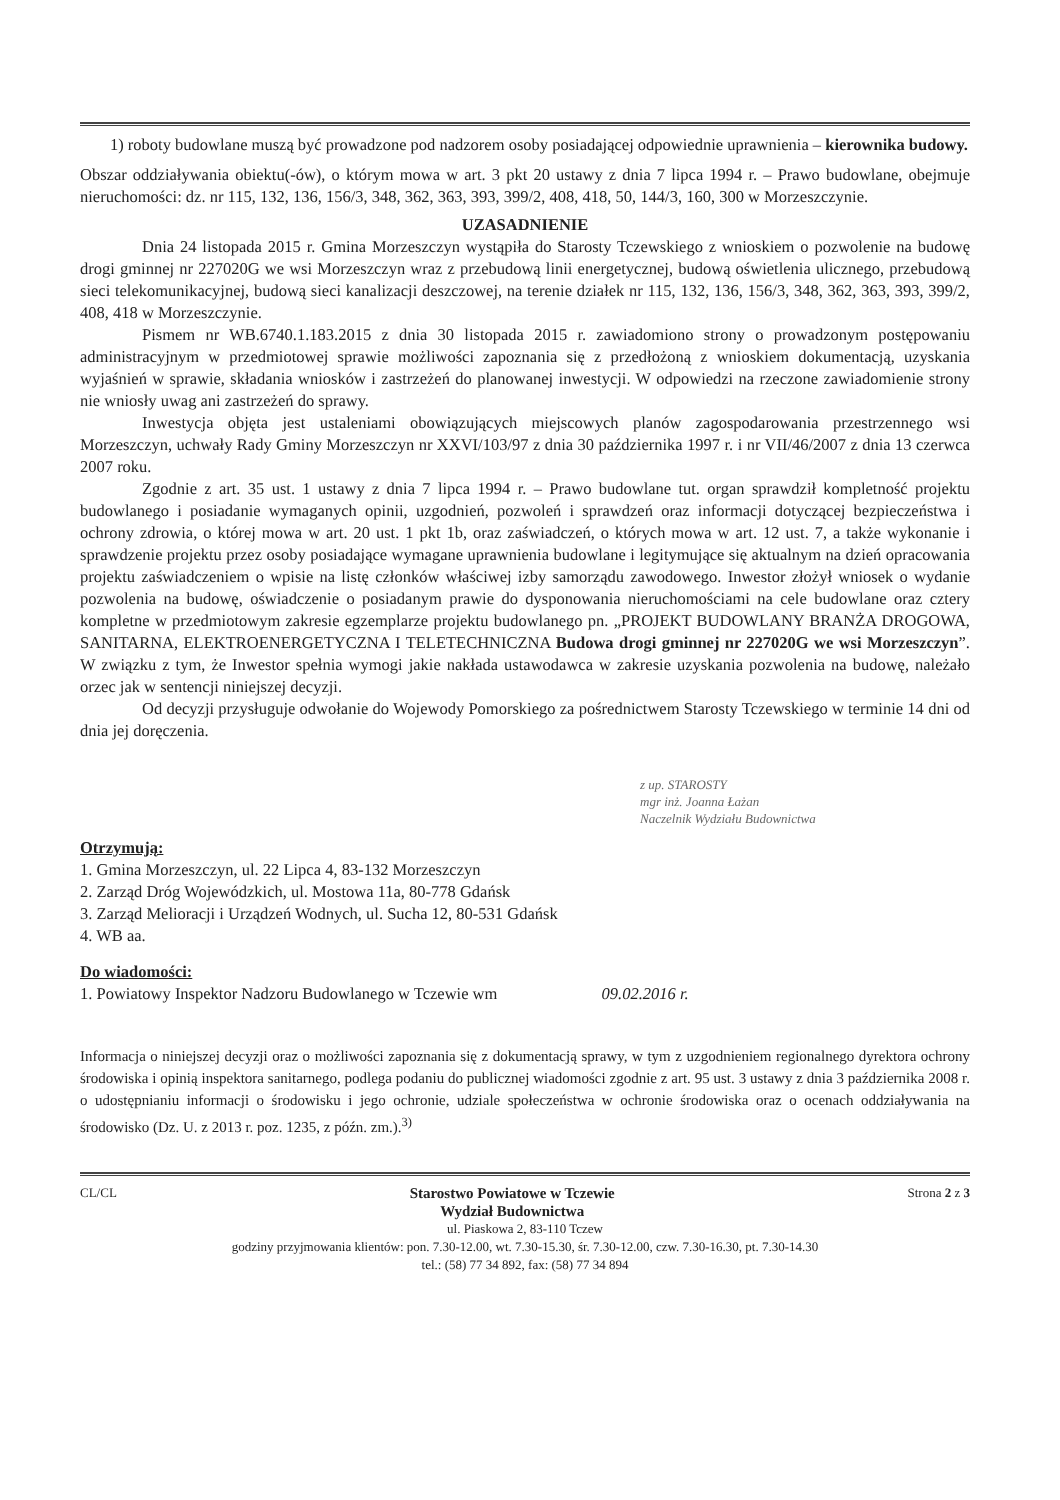1) roboty budowlane muszą być prowadzone pod nadzorem osoby posiadającej odpowiednie uprawnienia – kierownika budowy.
Obszar oddziaływania obiektu(-ów), o którym mowa w art. 3 pkt 20 ustawy z dnia 7 lipca 1994 r. – Prawo budowlane, obejmuje nieruchomości: dz. nr 115, 132, 136, 156/3, 348, 362, 363, 393, 399/2, 408, 418, 50, 144/3, 160, 300 w Morzeszczynie.
UZASADNIENIE
Dnia 24 listopada 2015 r. Gmina Morzeszczyn wystąpiła do Starosty Tczewskiego z wnioskiem o pozwolenie na budowę drogi gminnej nr 227020G we wsi Morzeszczyn wraz z przebudową linii energetycznej, budową oświetlenia ulicznego, przebudową sieci telekomunikacyjnej, budową sieci kanalizacji deszczowej, na terenie działek nr 115, 132, 136, 156/3, 348, 362, 363, 393, 399/2, 408, 418 w Morzeszczynie.
Pismem nr WB.6740.1.183.2015 z dnia 30 listopada 2015 r. zawiadomiono strony o prowadzonym postępowaniu administracyjnym w przedmiotowej sprawie możliwości zapoznania się z przedłożoną z wnioskiem dokumentacją, uzyskania wyjaśnień w sprawie, składania wniosków i zastrzeżeń do planowanej inwestycji. W odpowiedzi na rzeczone zawiadomienie strony nie wniosły uwag ani zastrzeżeń do sprawy.
Inwestycja objęta jest ustaleniami obowiązujących miejscowych planów zagospodarowania przestrzennego wsi Morzeszczyn, uchwały Rady Gminy Morzeszczyn nr XXVI/103/97 z dnia 30 października 1997 r. i nr VII/46/2007 z dnia 13 czerwca 2007 roku.
Zgodnie z art. 35 ust. 1 ustawy z dnia 7 lipca 1994 r. – Prawo budowlane tut. organ sprawdził kompletność projektu budowlanego i posiadanie wymaganych opinii, uzgodnień, pozwoleń i sprawdzeń oraz informacji dotyczącej bezpieczeństwa i ochrony zdrowia, o której mowa w art. 20 ust. 1 pkt 1b, oraz zaświadczeń, o których mowa w art. 12 ust. 7, a także wykonanie i sprawdzenie projektu przez osoby posiadające wymagane uprawnienia budowlane i legitymujące się aktualnym na dzień opracowania projektu zaświadczeniem o wpisie na listę członków właściwej izby samorządu zawodowego. Inwestor złożył wniosek o wydanie pozwolenia na budowę, oświadczenie o posiadanym prawie do dysponowania nieruchomościami na cele budowlane oraz cztery kompletne w przedmiotowym zakresie egzemplarze projektu budowlanego pn. „PROJEKT BUDOWLANY BRANŻA DROGOWA, SANITARNA, ELEKTROENERGETYCZNA I TELETECHNICZNA Budowa drogi gminnej nr 227020G we wsi Morzeszczyn”. W związku z tym, że Inwestor spełnia wymogi jakie nakłada ustawodawca w zakresie uzyskania pozwolenia na budowę, należało orzec jak w sentencji niniejszej decyzji.
Od decyzji przysługuje odwołanie do Wojewody Pomorskiego za pośrednictwem Starosty Tczewskiego w terminie 14 dni od dnia jej doręczenia.
z up. STAROSTY
mgr inż. Joanna Łażan
Naczelnik Wydziału Budownictwa
Otrzymują:
1. Gmina Morzeszczyn, ul. 22 Lipca 4, 83-132 Morzeszczyn
2. Zarząd Dróg Wojewódzkich, ul. Mostowa 11a, 80-778 Gdańsk
3. Zarząd Melioracji i Urządzeń Wodnych, ul. Sucha 12, 80-531 Gdańsk
4. WB aa.
Do wiadomości:
1. Powiatowy Inspektor Nadzoru Budowlanego w Tczewie wm 09.02.2016 r.
Informacja o niniejszej decyzji oraz o możliwości zapoznania się z dokumentacją sprawy, w tym z uzgodnieniem regionalnego dyrektora ochrony środowiska i opinią inspektora sanitarnego, podlega podaniu do publicznej wiadomości zgodnie z art. 95 ust. 3 ustawy z dnia 3 października 2008 r. o udostępnianiu informacji o środowisku i jego ochronie, udziale społeczeństwa w ochronie środowiska oraz o ocenach oddziaływania na środowisko (Dz. U. z 2013 r. poz. 1235, z późn. zm.).<sup>3)</sup>
CL/CL Starostwo Powiatowe w Tczewie
Wydział Budownictwa Strona 2 z 3
ul. Piaskowa 2, 83-110 Tczew
godziny przyjmowania klientów: pon. 7.30-12.00, wt. 7.30-15.30, śr. 7.30-12.00, czw. 7.30-16.30, pt. 7.30-14.30
tel.: (58) 77 34 892, fax: (58) 77 34 894